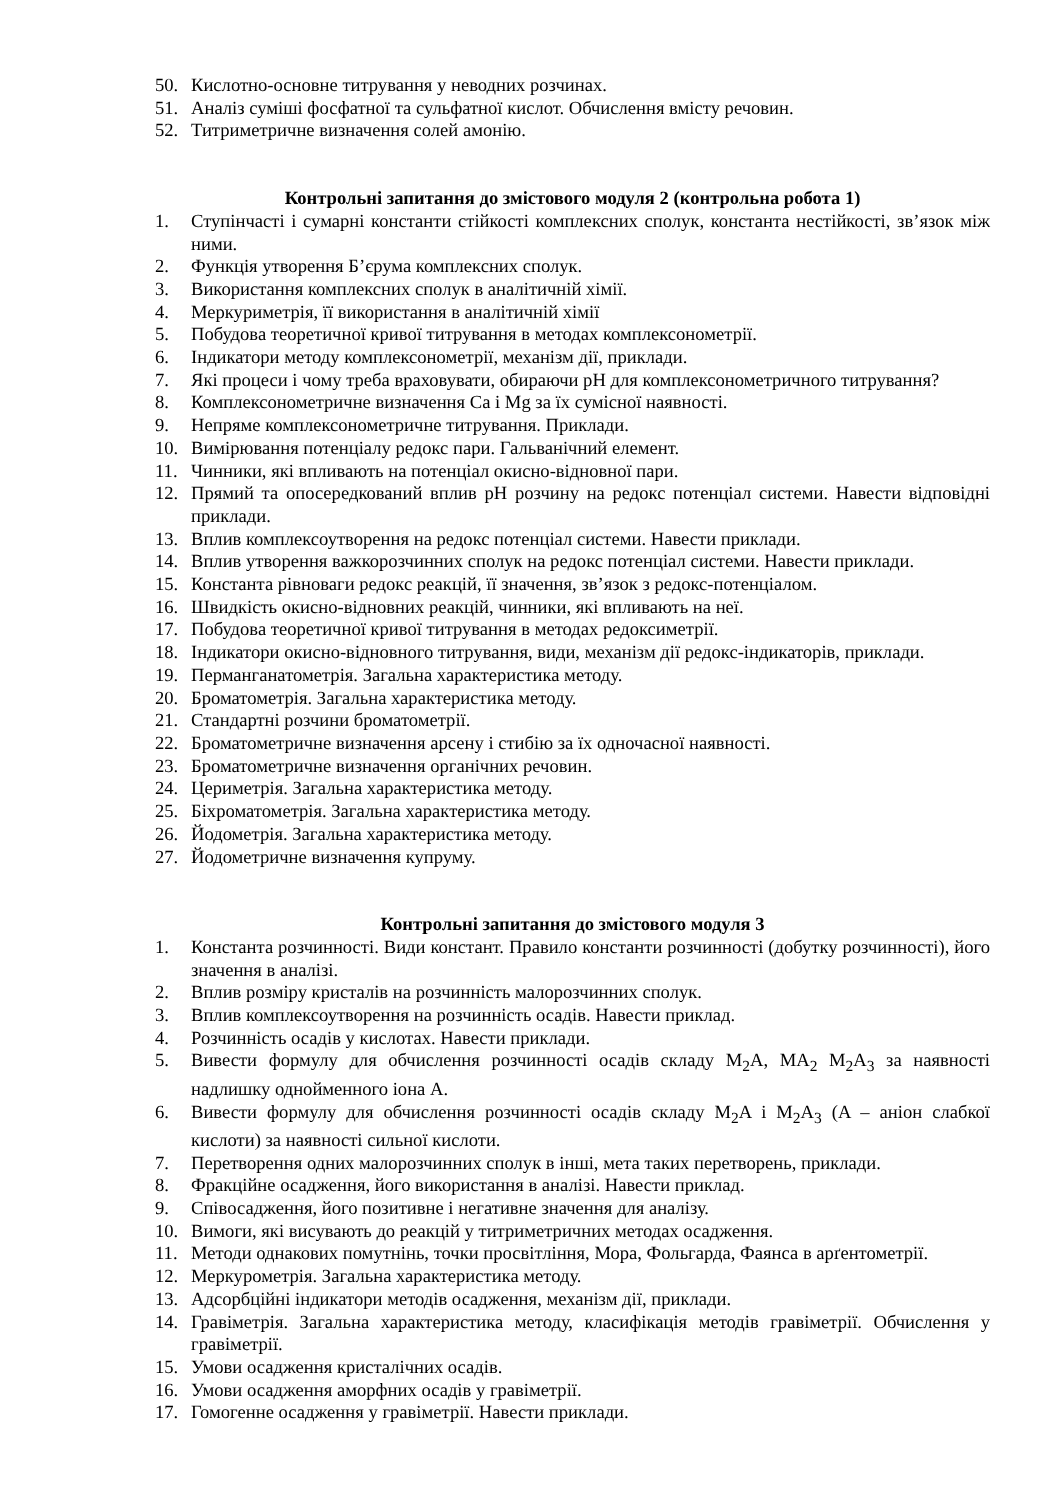50. Кислотно-основне титрування у неводних розчинах.
51. Аналіз суміші фосфатної та сульфатної кислот. Обчислення вмісту речовин.
52. Титриметричне визначення солей амонію.
Контрольні запитання до змістового модуля 2 (контрольна робота 1)
1. Ступінчасті і сумарні константи стійкості комплексних сполук, константа нестійкості, зв’язок між ними.
2. Функція утворення Б’єрума комплексних сполук.
3. Використання комплексних сполук в аналітичній хімії.
4. Меркуриметрія, її використання в аналітичній хімії
5. Побудова теоретичної кривої титрування в методах комплексонометрії.
6. Індикатори методу комплексонометрії, механізм дії, приклади.
7. Які процеси і чому треба враховувати, обираючи pH для комплексонометричного титрування?
8. Комплексонометричне визначення Ca і Mg за їх сумісної наявності.
9. Непряме комплексонометричне титрування. Приклади.
10. Вимірювання потенціалу редокс пари. Гальванічний елемент.
11. Чинники, які впливають на потенціал окисно-відновної пари.
12. Прямий та опосередкований вплив pH розчину на редокс потенціал системи. Навести відповідні приклади.
13. Вплив комплексоутворення на редокс потенціал системи. Навести приклади.
14. Вплив утворення важкорозчинних сполук на редокс потенціал системи. Навести приклади.
15. Константа рівноваги редокс реакцій, її значення, зв’язок з редокс-потенціалом.
16. Швидкість окисно-відновних реакцій, чинники, які впливають на неї.
17. Побудова теоретичної кривої титрування в методах редоксиметрії.
18. Індикатори окисно-відновного титрування, види, механізм дії редокс-індикаторів, приклади.
19. Перманганатометрія. Загальна характеристика методу.
20. Броматометрія. Загальна характеристика методу.
21. Стандартні розчини броматометрії.
22. Броматометричне визначення арсену і стибію за їх одночасної наявності.
23. Броматометричне визначення органічних речовин.
24. Цериметрія. Загальна характеристика методу.
25. Біхроматометрія. Загальна характеристика методу.
26. Йодометрія. Загальна характеристика методу.
27. Йодометричне визначення купруму.
Контрольні запитання до змістового модуля 3
1. Константа розчинності. Види констант. Правило константи розчинності (добутку розчинності), його значення в аналізі.
2. Вплив розміру кристалів на розчинність малорозчинних сполук.
3. Вплив комплексоутворення на розчинність осадів. Навести приклад.
4. Розчинність осадів у кислотах. Навести приклади.
5. Вивести формулу для обчислення розчинності осадів складу M<sub>2</sub>A, MA<sub>2</sub> M<sub>2</sub>A<sub>3</sub> за наявності надлишку однойменного іона A.
6. Вивести формулу для обчислення розчинності осадів складу M<sub>2</sub>A і M<sub>2</sub>A<sub>3</sub> (A – аніон слабкої кислоти) за наявності сильної кислоти.
7. Перетворення одних малорозчинних сполук в інші, мета таких перетворень, приклади.
8. Фракційне осадження, його використання в аналізі. Навести приклад.
9. Співосадження, його позитивне і негативне значення для аналізу.
10. Вимоги, які висувають до реакцій у титриметричних методах осадження.
11. Методи однакових помутнінь, точки просвітління, Мора, Фольгарда, Фаянса в арґентометрії.
12. Меркурометрія. Загальна характеристика методу.
13. Адсорбційні індикатори методів осадження, механізм дії, приклади.
14. Гравіметрія. Загальна характеристика методу, класифікація методів гравіметрії. Обчислення у гравіметрії.
15. Умови осадження кристалічних осадів.
16. Умови осадження аморфних осадів у гравіметрії.
17. Гомогенне осадження у гравіметрії. Навести приклади.